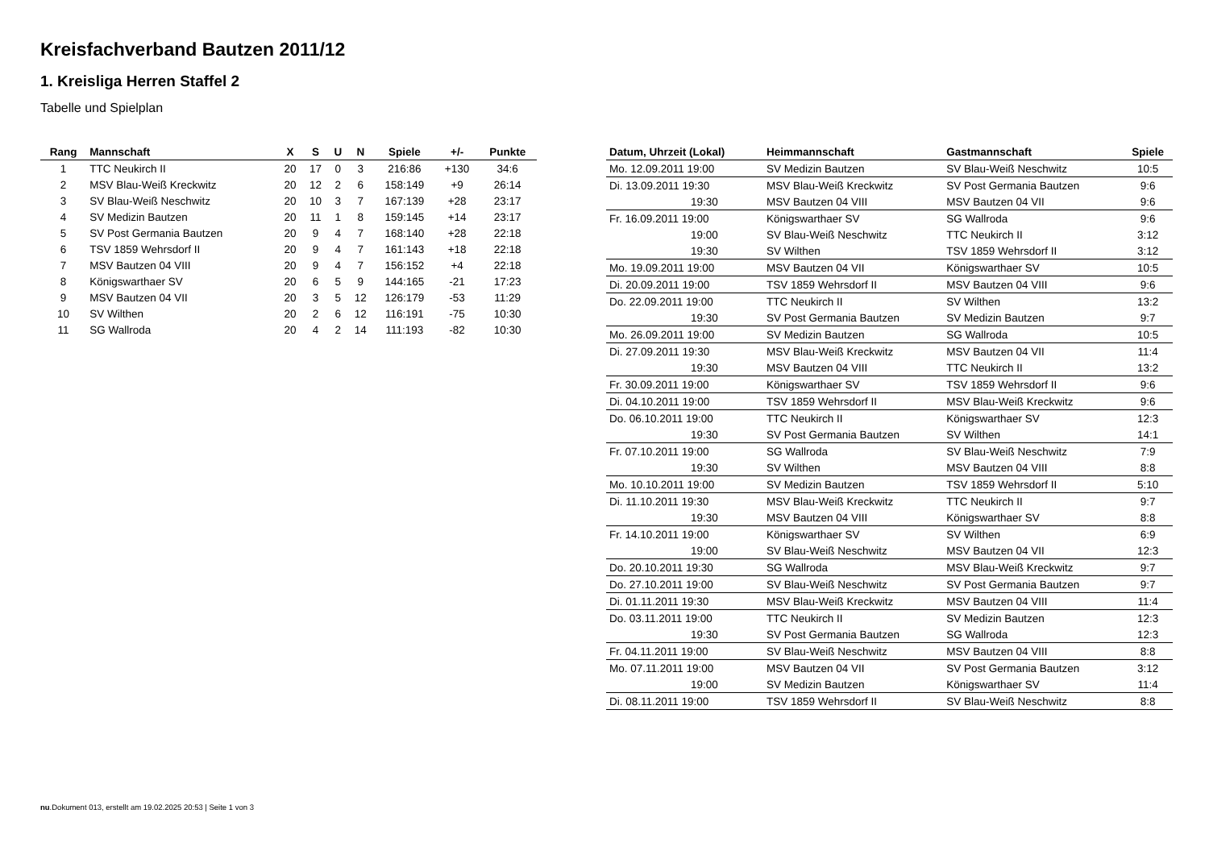Kreisfachverband Bautzen 2011/12
1. Kreisliga Herren Staffel 2
Tabelle und Spielplan
| Rang | Mannschaft | X | S | U | N | Spiele | +/- | Punkte |
| --- | --- | --- | --- | --- | --- | --- | --- | --- |
| 1 | TTC Neukirch II | 20 | 17 | 0 | 3 | 216:86 | +130 | 34:6 |
| 2 | MSV Blau-Weiß Kreckwitz | 20 | 12 | 2 | 6 | 158:149 | +9 | 26:14 |
| 3 | SV Blau-Weiß Neschwitz | 20 | 10 | 3 | 7 | 167:139 | +28 | 23:17 |
| 4 | SV Medizin Bautzen | 20 | 11 | 1 | 8 | 159:145 | +14 | 23:17 |
| 5 | SV Post Germania Bautzen | 20 | 9 | 4 | 7 | 168:140 | +28 | 22:18 |
| 6 | TSV 1859 Wehrsdorf II | 20 | 9 | 4 | 7 | 161:143 | +18 | 22:18 |
| 7 | MSV Bautzen 04 VIII | 20 | 9 | 4 | 7 | 156:152 | +4 | 22:18 |
| 8 | Königswarthaer SV | 20 | 6 | 5 | 9 | 144:165 | -21 | 17:23 |
| 9 | MSV Bautzen 04 VII | 20 | 3 | 5 | 12 | 126:179 | -53 | 11:29 |
| 10 | SV Wilthen | 20 | 2 | 6 | 12 | 116:191 | -75 | 10:30 |
| 11 | SG Wallroda | 20 | 4 | 2 | 14 | 111:193 | -82 | 10:30 |
| Datum, Uhrzeit (Lokal) | Heimmannschaft | Gastmannschaft | Spiele |
| --- | --- | --- | --- |
| Mo. 12.09.2011 19:00 | SV Medizin Bautzen | SV Blau-Weiß Neschwitz | 10:5 |
| Di. 13.09.2011 19:30 | MSV Blau-Weiß Kreckwitz | SV Post Germania Bautzen | 9:6 |
| 19:30 | MSV Bautzen 04 VIII | MSV Bautzen 04 VII | 9:6 |
| Fr. 16.09.2011 19:00 | Königswarthaer SV | SG Wallroda | 9:6 |
| 19:00 | SV Blau-Weiß Neschwitz | TTC Neukirch II | 3:12 |
| 19:30 | SV Wilthen | TSV 1859 Wehrsdorf II | 3:12 |
| Mo. 19.09.2011 19:00 | MSV Bautzen 04 VII | Königswarthaer SV | 10:5 |
| Di. 20.09.2011 19:00 | TSV 1859 Wehrsdorf II | MSV Bautzen 04 VIII | 9:6 |
| Do. 22.09.2011 19:00 | TTC Neukirch II | SV Wilthen | 13:2 |
| 19:30 | SV Post Germania Bautzen | SV Medizin Bautzen | 9:7 |
| Mo. 26.09.2011 19:00 | SV Medizin Bautzen | SG Wallroda | 10:5 |
| Di. 27.09.2011 19:30 | MSV Blau-Weiß Kreckwitz | MSV Bautzen 04 VII | 11:4 |
| 19:30 | MSV Bautzen 04 VIII | TTC Neukirch II | 13:2 |
| Fr. 30.09.2011 19:00 | Königswarthaer SV | TSV 1859 Wehrsdorf II | 9:6 |
| Di. 04.10.2011 19:00 | TSV 1859 Wehrsdorf II | MSV Blau-Weiß Kreckwitz | 9:6 |
| Do. 06.10.2011 19:00 | TTC Neukirch II | Königswarthaer SV | 12:3 |
| 19:30 | SV Post Germania Bautzen | SV Wilthen | 14:1 |
| Fr. 07.10.2011 19:00 | SG Wallroda | SV Blau-Weiß Neschwitz | 7:9 |
| 19:30 | SV Wilthen | MSV Bautzen 04 VIII | 8:8 |
| Mo. 10.10.2011 19:00 | SV Medizin Bautzen | TSV 1859 Wehrsdorf II | 5:10 |
| Di. 11.10.2011 19:30 | MSV Blau-Weiß Kreckwitz | TTC Neukirch II | 9:7 |
| 19:30 | MSV Bautzen 04 VIII | Königswarthaer SV | 8:8 |
| Fr. 14.10.2011 19:00 | Königswarthaer SV | SV Wilthen | 6:9 |
| 19:00 | SV Blau-Weiß Neschwitz | MSV Bautzen 04 VII | 12:3 |
| Do. 20.10.2011 19:30 | SG Wallroda | MSV Blau-Weiß Kreckwitz | 9:7 |
| Do. 27.10.2011 19:00 | SV Blau-Weiß Neschwitz | SV Post Germania Bautzen | 9:7 |
| Di. 01.11.2011 19:30 | MSV Blau-Weiß Kreckwitz | MSV Bautzen 04 VIII | 11:4 |
| Do. 03.11.2011 19:00 | TTC Neukirch II | SV Medizin Bautzen | 12:3 |
| 19:30 | SV Post Germania Bautzen | SG Wallroda | 12:3 |
| Fr. 04.11.2011 19:00 | SV Blau-Weiß Neschwitz | MSV Bautzen 04 VIII | 8:8 |
| Mo. 07.11.2011 19:00 | MSV Bautzen 04 VII | SV Post Germania Bautzen | 3:12 |
| 19:00 | SV Medizin Bautzen | Königswarthaer SV | 11:4 |
| Di. 08.11.2011 19:00 | TSV 1859 Wehrsdorf II | SV Blau-Weiß Neschwitz | 8:8 |
nu.Dokument 013, erstellt am 19.02.2025 20:53 | Seite 1 von 3